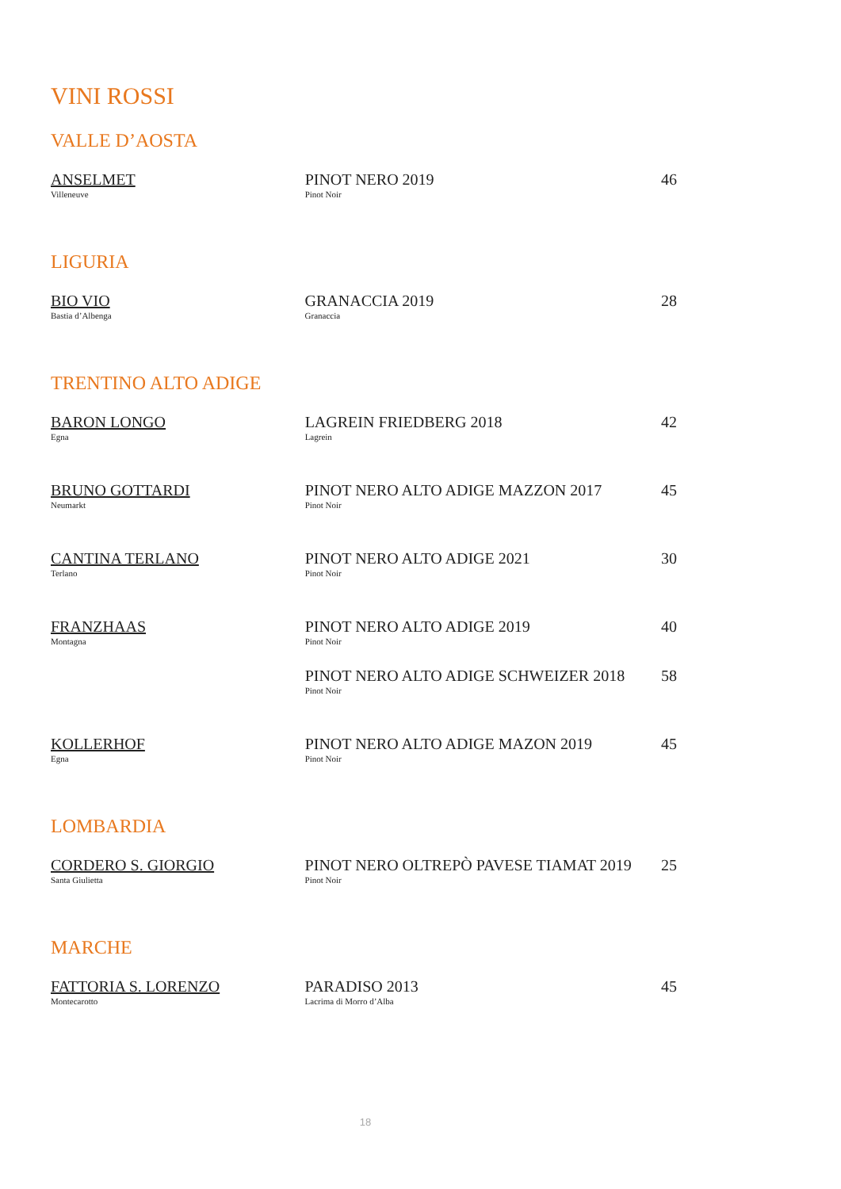VINI ROSSI
VALLE D’AOSTA
| ANSELMET Villeneuve | PINOT NERO 2019 Pinot Noir | 46 |
LIGURIA
| BIO VIO Bastia d’Albenga | GRANACCIA 2019 Granaccia | 28 |
TRENTINO ALTO ADIGE
| BARON LONGO Egna | LAGREIN FRIEDBERG 2018 Lagrein | 42 |
| BRUNO GOTTARDI Neumarkt | PINOT NERO ALTO ADIGE MAZZON 2017 Pinot Noir | 45 |
| CANTINA TERLANO Terlano | PINOT NERO ALTO ADIGE 2021 Pinot Noir | 30 |
| FRANZHAAS Montagna | PINOT NERO ALTO ADIGE 2019 Pinot Noir | 40 |
| | PINOT NERO ALTO ADIGE SCHWEIZER 2018 Pinot Noir | 58 |
| KOLLERHOF Egna | PINOT NERO ALTO ADIGE MAZON 2019 Pinot Noir | 45 |
LOMBARDIA
| CORDERO S. GIORGIO Santa Giulietta | PINOT NERO OLTREPÒ PAVESE TIAMAT 2019 Pinot Noir | 25 |
MARCHE
| FATTORIA S. LORENZO Montecarotto | PARADISO 2013 Lacrima di Morro d’Alba | 45 |
18